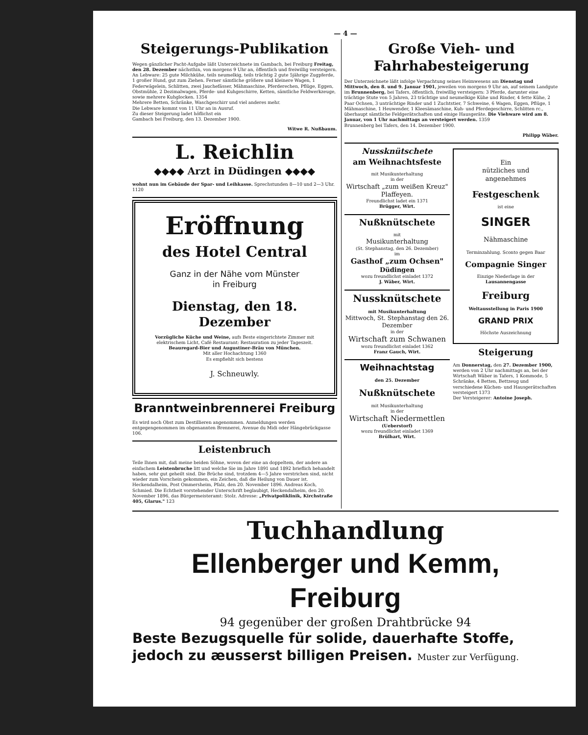— 4 —
Steigerungs-Publikation
Wegen gänzlicher Pacht-Aufgabe läßt Unterzeichnete im Gambach, bei Freiburg Freitag, den 28. Dezember nächsthin, von morgens 9 Uhr an, öffentlich und freiwillig versteigern. An Lebware: 25 gute Milchkühe, teils neumelkig, teils trächtig 2 gute 5jährige Zugpferde, 1 großer Hund, gut zum Ziehen. Ferner sämtliche größere und kleinere Wagen, 1 Federwägelein, Schlitten, zwei Jauchefässer, Mähmaschine, Pferderechen, Pflüge, Eggen, Obstmühle, 2 Dezimalwagen, Pferde- und Kuhgeschirre, Ketten, sämtliche Feldwerkzeuge, sowie mehrere Kuhglocken. 1354
Mehrere Betten, Schränke, Waschgeschirr und viel anderes mehr.
Die Lebware kommt von 11 Uhr an in Ausruf.
Zu dieser Steigerung ladet höflichst ein
Gambach bei Freiburg, den 13. Dezember 1900.
Witwe R. Nußbaum.
L. Reichlin
◆◆◆◆ Arzt in Düdingen ◆◆◆◆
wohnt nun im Gebäude der Spar- und Leihkasse. Sprechstunden 8—10 und 2—3 Uhr. 1120
Eröffnung
des Hotel Central
Ganz in der Nähe vom Münster
in Freiburg
Dienstag, den 18. Dezember
Vorzügliche Küche und Weine, aufs Beste eingerichtete Zimmer mit elektrischem Licht, Café Restaurant: Restauration zu jeder Tageszeit. Beauregard-Bier und Augustiner-Bräu von München.
Mit aller Hochachtung 1360
Es empfiehlt sich bestens
J. Schneuwly.
Branntweinbrennerei Freiburg
Es wird noch Obst zum Destillieren angenommen. Anmeldungen werden entgegengenommen im obgenannten Brennerei, Avenue du Midi oder Hängebrückgasse 106.
Leistenbruch
Teile Ihnen mit, daß meine beiden Söhne, wovon der eine an doppeltem, der andere an einfachem Leistenbruche litt und welche Sie im Jahre 1891 und 1892 brieflich behandelt haben, sehr gut geheilt sind. Die Brüche sind, trotzdem 4—5 Jahre verstrichen sind, nicht wieder zum Vorschein gekommen, ein Zeichen, daß die Heilung von Dauer ist. Heckendalheim, Post Ommersheim, Pfalz, den 20. November 1896. Andreas Koch, Schmied. Die Echtheit vorstehender Unterschrift beglaubigt, Heckendalheim, den 20. November 1896, das Bürgermeisteramt: Stolz. Adresse: „Privatpoliklinik, Kirchstraße 405, Glarus." 123
Große Vieh- und
Fahrhabesteigerung
Der Unterzeichnete läßt infolge Verpachtung seines Heimwesens am Dienstag und Mittwoch, den 8. und 9. Januar 1901, jeweilen von morgens 9 Uhr an, auf seinem Landgute im Brunnenberg, bei Tafers, öffentlich, freiwillig versteigern: 3 Pferde, darunter eine trächtige Stute von 5 Jahren, 23 trächtige und neumelkige Kühe und Rinder, 4 fette Kühe, 2 Paar Ochsen, 3 unträchtige Rinder und 1 Zuchtstier, 7 Schweine, 6 Wagen, Eggen, Pflüge, 1 Mähmaschine, 1 Heuwender, 1 Kleesämaschine, Kuh- und Pferdegeschirre, Schlitten rc., überhaupt sämtliche Feldgerätschaften und einige Hausgeräte. Die Viehware wird am 8. Januar, von 1 Uhr nachmittags an versteigert werden. 1359
Brunnenberg bei Tafers, den 14. Dezember 1900.
Philipp Wäber.
Nussknütschete
am Weihnachtsfeste
mit Musikunterhaltung
in der
Wirtschaft „zum weißen Kreuz"
Plaffeyen.
Freundlichst ladet ein 1371
Brügger, Wirt.
Nußknütschete
mit
Musikunterhaltung
(St. Stephanstag, den 26. Dezember)
im
Gasthof „zum Ochsen"
Düdingen
wozu freundlichst einladet 1372
J. Wäber, Wirt.
Nussknütschete
mit Musikunterhaltung
Mittwoch, St. Stephanstag den 26. Dezember
in der
Wirtschaft zum Schwanen
wozu freundlichst einladet 1362
Franz Gauch, Wirt.
Weihnachtstag
den 25. Dezember
Nußknütschete
mit Musikunterhaltung
in der
Wirtschaft Niedermettlen
(Ueberstorf)
wozu freundlichst einladet 1369
Brülhart, Wirt.
Ein
nützliches und
angenehmes
Festgeschenk
ist eine
SINGER
Nähmaschine
Terminzahlung. Sconto gegen Baar
Compagnie Singer
Einzige Niederlage in der
Lausannengasse
Freiburg
Weltausstellung in Paris 1900
GRAND PRIX
Höchste Auszeichnung
Steigerung
Am Donnerstag, den 27. Dezember 1900, werden von 2 Uhr nachmittags an, bei der Wirtschaft Wäber in Tafers, 1 Kommode, 5 Schränke, 4 Betten, Bettzeug und verschiedene Küchen- und Hausgerätschaften versteigert 1373
Der Versteigerer: Antoine Joseph.
Tuchhandlung
Ellenberger und Kemm, Freiburg
94 gegenüber der großen Drahtbrücke 94
Beste Bezugsquelle für solide, dauerhafte Stoffe,
jedoch zu æusserst billigen Preisen. Muster zur Verfügung.